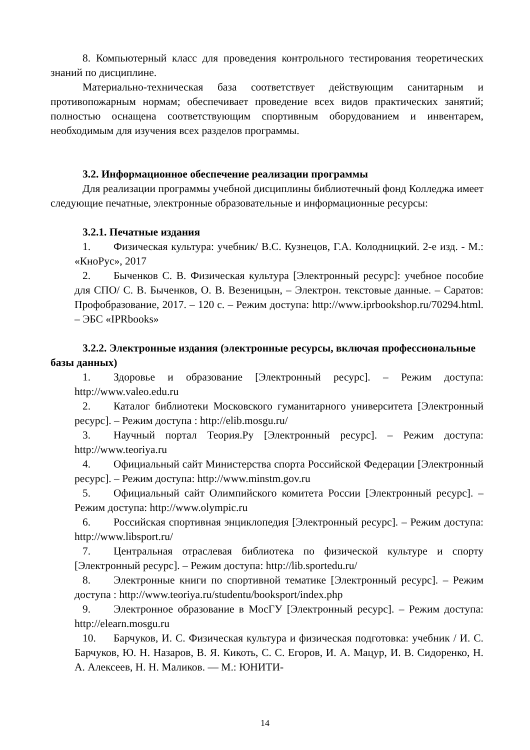8. Компьютерный класс для проведения контрольного тестирования теоретических знаний по дисциплине.
Материально-техническая база соответствует действующим санитарным и противопожарным нормам; обеспечивает проведение всех видов практических занятий; полностью оснащена соответствующим спортивным оборудованием и инвентарем, необходимым для изучения всех разделов программы.
3.2. Информационное обеспечение реализации программы
Для реализации программы учебной дисциплины библиотечный фонд Колледжа имеет следующие печатные, электронные образовательные и информационные ресурсы:
3.2.1. Печатные издания
1. Физическая культура: учебник/ В.С. Кузнецов, Г.А. Колодницкий. 2-е изд. - М.: «КноРус», 2017
2. Быченков С. В. Физическая культура [Электронный ресурс]: учебное пособие для СПО/ С. В. Быченков, О. В. Везеницын, – Электрон. текстовые данные. – Саратов: Профобразование, 2017. – 120 c. – Режим доступа: http://www.iprbookshop.ru/70294.html. – ЭБС «IPRbooks»
3.2.2. Электронные издания (электронные ресурсы, включая профессиональные базы данных)
1. Здоровье и образование [Электронный ресурс]. – Режим доступа: http://www.valeo.edu.ru
2. Каталог библиотеки Московского гуманитарного университета [Электронный ресурс]. – Режим доступа : http://elib.mosgu.ru/
3. Научный портал Теория.Ру [Электронный ресурс]. – Режим доступа: http://www.teoriya.ru
4. Официальный сайт Министерства спорта Российской Федерации [Электронный ресурс]. – Режим доступа: http://www.minstm.gov.ru
5. Официальный сайт Олимпийского комитета России [Электронный ресурс]. – Режим доступа: http://www.olympic.ru
6. Российская спортивная энциклопедия [Электронный ресурс]. – Режим доступа: http://www.libsport.ru/
7. Центральная отраслевая библиотека по физической культуре и спорту [Электронный ресурс]. – Режим доступа: http://lib.sportedu.ru/
8. Электронные книги по спортивной тематике [Электронный ресурс]. – Режим доступа : http://www.teoriya.ru/studentu/booksport/index.php
9. Электронное образование в МосГУ [Электронный ресурс]. – Режим доступа: http://elearn.mosgu.ru
10. Барчуков, И. С. Физическая культура и физическая подготовка: учебник / И. С. Барчуков, Ю. Н. Назаров, В. Я. Кикоть, С. С. Егоров, И. А. Мацур, И. В. Сидоренко, Н. А. Алексеев, Н. Н. Маликов. — М.: ЮНИТИ-
14